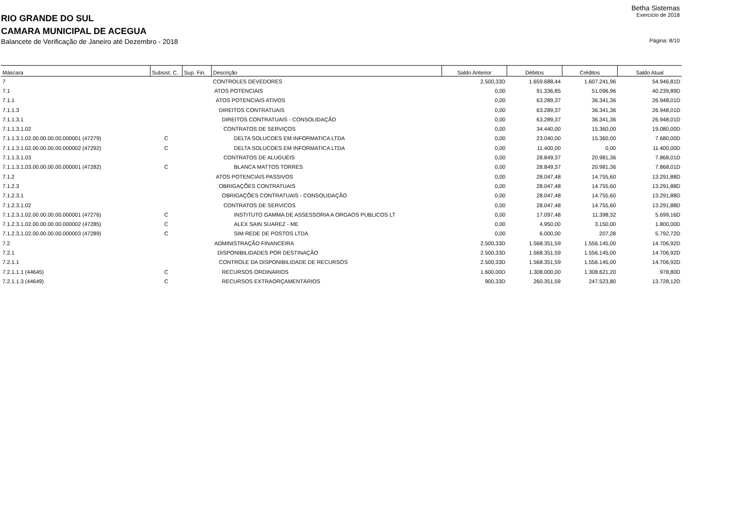Betha Sistemas
RIO GRANDE DO SUL
Exercício de 2018
CAMARA MUNICIPAL DE ACEGUA
Balancete de Verificação de Janeiro até Dezembro - 2018
Página: 8/10
| Máscara | Subsist. C. | Sup. Fin. | Descrição | Saldo Anterior | Débitos | Créditos | Saldo Atual |
| --- | --- | --- | --- | --- | --- | --- | --- |
| 7 | | | CONTROLES DEVEDORES | 2.500,33D | 1.659.688,44 | 1.607.241,96 | 54.946,81D |
| 7.1 | | | ATOS POTENCIAIS | 0,00 | 91.336,85 | 51.096,96 | 40.239,89D |
| 7.1.1 | | | ATOS POTENCIAIS ATIVOS | 0,00 | 63.289,37 | 36.341,36 | 26.948,01D |
| 7.1.1.3 | | | DIREITOS CONTRATUAIS | 0,00 | 63.289,37 | 36.341,36 | 26.948,01D |
| 7.1.1.3.1 | | | DIREITOS CONTRATUAIS - CONSOLIDAÇÃO | 0,00 | 63.289,37 | 36.341,36 | 26.948,01D |
| 7.1.1.3.1.02 | | | CONTRATOS DE SERVIÇOS | 0,00 | 34.440,00 | 15.360,00 | 19.080,00D |
| 7.1.1.3.1.02.00.00.00.00.000001 (47279) | C | | DELTA SOLUCOES EM INFORMATICA LTDA | 0,00 | 23.040,00 | 15.360,00 | 7.680,00D |
| 7.1.1.3.1.02.00.00.00.00.000002 (47292) | C | | DELTA SOLUCOES EM INFORMATICA LTDA | 0,00 | 11.400,00 | 0,00 | 11.400,00D |
| 7.1.1.3.1.03 | | | CONTRATOS DE ALUGUÉIS | 0,00 | 28.849,37 | 20.981,36 | 7.868,01D |
| 7.1.1.3.1.03.00.00.00.00.000001 (47282) | C | | BLANCA MATTOS TORRES | 0,00 | 28.849,37 | 20.981,36 | 7.868,01D |
| 7.1.2 | | | ATOS POTENCIAIS PASSIVOS | 0,00 | 28.047,48 | 14.755,60 | 13.291,88D |
| 7.1.2.3 | | | OBRIGAÇÕES CONTRATUAIS | 0,00 | 28.047,48 | 14.755,60 | 13.291,88D |
| 7.1.2.3.1 | | | OBRIGAÇÕES CONTRATUAIS - CONSOLIDAÇÃO | 0,00 | 28.047,48 | 14.755,60 | 13.291,88D |
| 7.1.2.3.1.02 | | | CONTRATOS DE SERVICOS | 0,00 | 28.047,48 | 14.755,60 | 13.291,88D |
| 7.1.2.3.1.02.00.00.00.00.000001 (47276) | C | | INSTITUTO GAMMA DE ASSESSORIA A ORGAOS PUBLICOS LT | 0,00 | 17.097,48 | 11.398,32 | 5.699,16D |
| 7.1.2.3.1.02.00.00.00.00.000002 (47285) | C | | ALEX SAIN SUAREZ - ME | 0,00 | 4.950,00 | 3.150,00 | 1.800,00D |
| 7.1.2.3.1.02.00.00.00.00.000003 (47289) | C | | SIM REDE DE POSTOS LTDA | 0,00 | 6.000,00 | 207,28 | 5.792,72D |
| 7.2 | | | ADMINISTRAÇÃO FINANCEIRA | 2.500,33D | 1.568.351,59 | 1.556.145,00 | 14.706,92D |
| 7.2.1 | | | DISPONIBILIDADES POR DESTINAÇÃO | 2.500,33D | 1.568.351,59 | 1.556.145,00 | 14.706,92D |
| 7.2.1.1 | | | CONTROLE DA DISPONIBILIDADE DE RECURSOS | 2.500,33D | 1.568.351,59 | 1.556.145,00 | 14.706,92D |
| 7.2.1.1.1 (44645) | C | | RECURSOS ORDINÁRIOS | 1.600,00D | 1.308.000,00 | 1.308.621,20 | 978,80D |
| 7.2.1.1.3 (44649) | C | | RECURSOS EXTRAORÇAMENTÁRIOS | 900,33D | 260.351,59 | 247.523,80 | 13.728,12D |